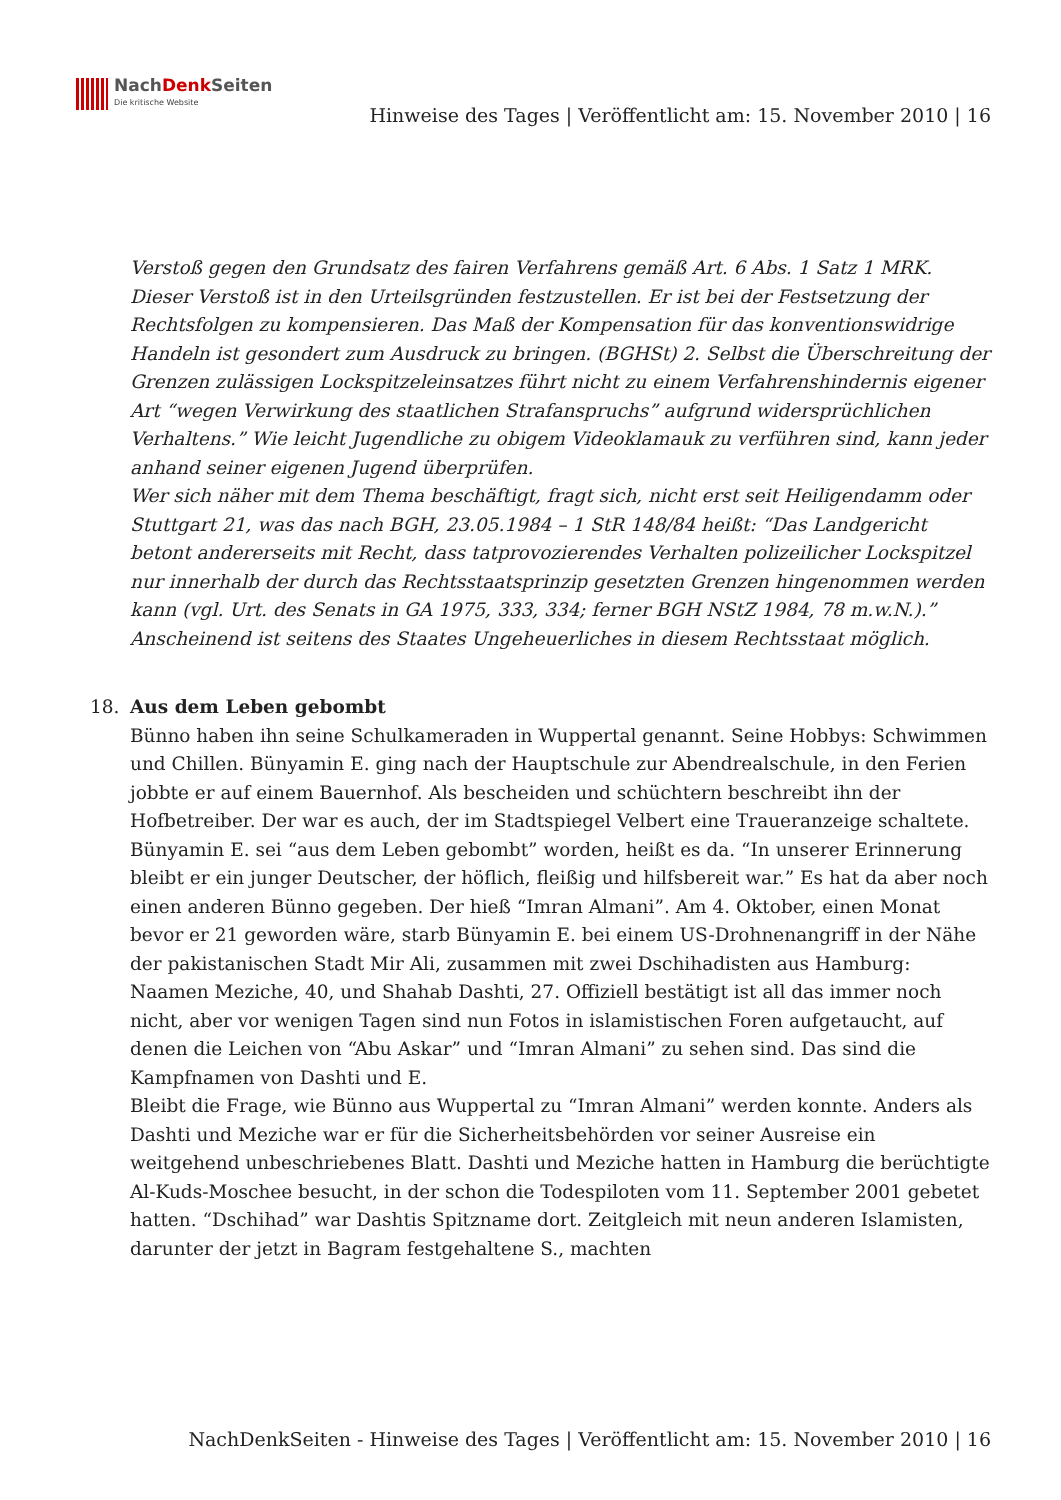NachDenk Seiten
Die kritische Website
Hinweise des Tages | Veröffentlicht am: 15. November 2010 | 16
Verstoß gegen den Grundsatz des fairen Verfahrens gemäß Art. 6 Abs. 1 Satz 1 MRK. Dieser Verstoß ist in den Urteilsgründen festzustellen. Er ist bei der Festsetzung der Rechtsfolgen zu kompensieren. Das Maß der Kompensation für das konventionswidrige Handeln ist gesondert zum Ausdruck zu bringen. (BGHSt) 2. Selbst die Überschreitung der Grenzen zulässigen Lockspitzeleinsatzes führt nicht zu einem Verfahrenshindernis eigener Art “wegen Verwirkung des staatlichen Strafanspruchs” aufgrund widersprüchlichen Verhaltens.” Wie leicht Jugendliche zu obigem Videoklamauk zu verführen sind, kann jeder anhand seiner eigenen Jugend überprüfen.
Wer sich näher mit dem Thema beschäftigt, fragt sich, nicht erst seit Heiligendamm oder Stuttgart 21, was das nach BGH, 23.05.1984 – 1 StR 148/84 heißt: “Das Landgericht betont andererseits mit Recht, dass tatprovozierendes Verhalten polizeilicher Lockspitzel nur innerhalb der durch das Rechtsstaatsprinzip gesetzten Grenzen hingenommen werden kann (vgl. Urt. des Senats in GA 1975, 333, 334; ferner BGH NStZ 1984, 78 m.w.N.).”
Anscheinend ist seitens des Staates Ungeheuerliches in diesem Rechtsstaat möglich.
18. Aus dem Leben gebombt
Bünno haben ihn seine Schulkameraden in Wuppertal genannt. Seine Hobbys: Schwimmen und Chillen. Bünyamin E. ging nach der Hauptschule zur Abendrealschule, in den Ferien jobbte er auf einem Bauernhof. Als bescheiden und schüchtern beschreibt ihn der Hofbetreiber. Der war es auch, der im Stadtspiegel Velbert eine Traueranzeige schaltete. Bünyamin E. sei “aus dem Leben gebombt” worden, heißt es da. “In unserer Erinnerung bleibt er ein junger Deutscher, der höflich, fleißig und hilfsbereit war.” Es hat da aber noch einen anderen Bünno gegeben. Der hieß “Imran Almani”. Am 4. Oktober, einen Monat bevor er 21 geworden wäre, starb Bünyamin E. bei einem US-Drohnenangriff in der Nähe der pakistanischen Stadt Mir Ali, zusammen mit zwei Dschihadisten aus Hamburg: Naamen Meziche, 40, und Shahab Dashti, 27. Offiziell bestätigt ist all das immer noch nicht, aber vor wenigen Tagen sind nun Fotos in islamistischen Foren aufgetaucht, auf denen die Leichen von “Abu Askar” und “Imran Almani” zu sehen sind. Das sind die Kampfnamen von Dashti und E.
Bleibt die Frage, wie Bünno aus Wuppertal zu “Imran Almani” werden konnte. Anders als Dashti und Meziche war er für die Sicherheitsbehörden vor seiner Ausreise ein weitgehend unbeschriebenes Blatt. Dashti und Meziche hatten in Hamburg die berüchtigte Al-Kuds-Moschee besucht, in der schon die Todespiloten vom 11. September 2001 gebetet hatten. “Dschihad” war Dashtis Spitzname dort. Zeitgleich mit neun anderen Islamisten, darunter der jetzt in Bagram festgehaltene S., machten
NachDenkSeiten - Hinweise des Tages | Veröffentlicht am: 15. November 2010 | 16